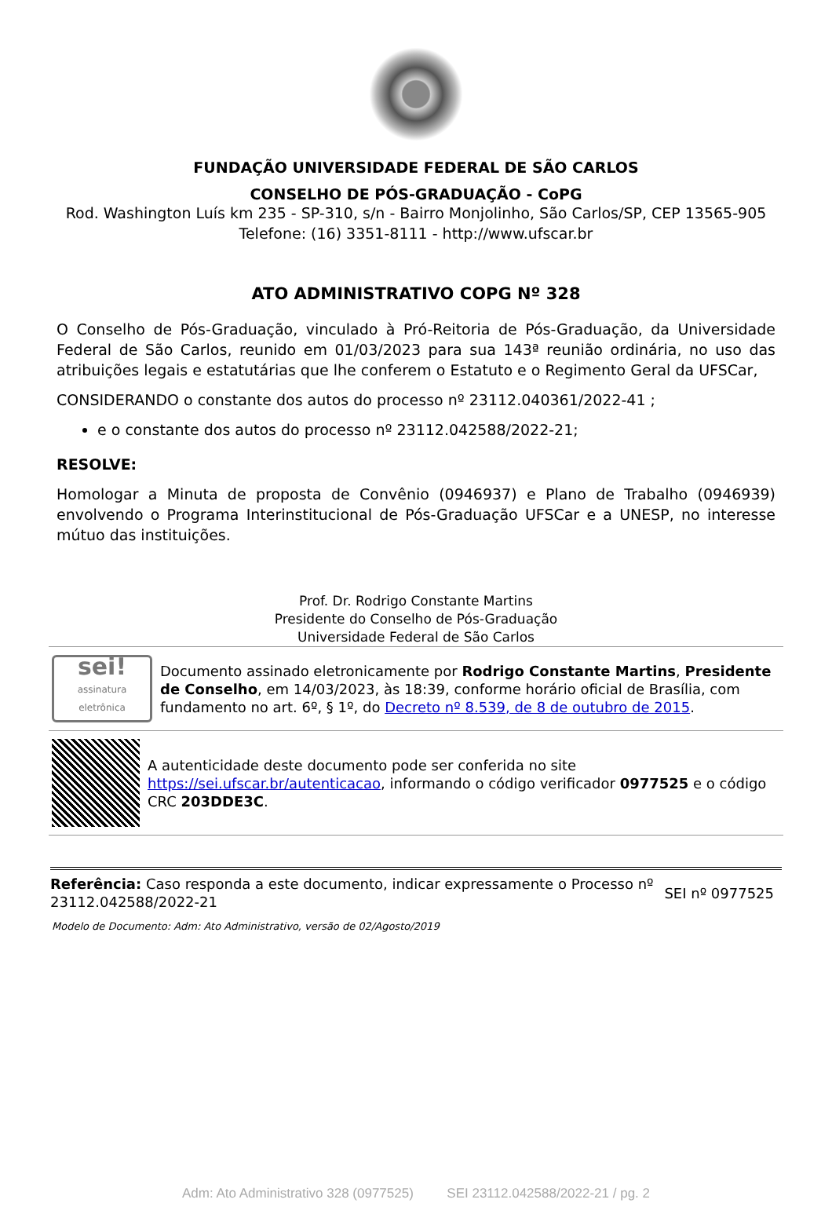FUNDAÇÃO UNIVERSIDADE FEDERAL DE SÃO CARLOS
CONSELHO DE PÓS-GRADUAÇÃO - CoPG
Rod. Washington Luís km 235 - SP-310, s/n - Bairro Monjolinho, São Carlos/SP, CEP 13565-905
Telefone: (16) 3351-8111 - http://www.ufscar.br
ATO ADMINISTRATIVO COPG Nº 328
O Conselho de Pós-Graduação, vinculado à Pró-Reitoria de Pós-Graduação, da Universidade Federal de São Carlos, reunido em 01/03/2023 para sua 143ª reunião ordinária, no uso das atribuições legais e estatutárias que lhe conferem o Estatuto e o Regimento Geral da UFSCar,
CONSIDERANDO o constante dos autos do processo nº 23112.040361/2022-41 ;
e o constante dos autos do processo nº 23112.042588/2022-21;
RESOLVE:
Homologar a Minuta de proposta de Convênio (0946937) e Plano de Trabalho (0946939) envolvendo o Programa Interinstitucional de Pós-Graduação UFSCar e a UNESP, no interesse mútuo das instituições.
Prof. Dr. Rodrigo Constante Martins
Presidente do Conselho de Pós-Graduação
Universidade Federal de São Carlos
sei!
assinatura eletrônica
Documento assinado eletronicamente por Rodrigo Constante Martins, Presidente de Conselho, em 14/03/2023, às 18:39, conforme horário oficial de Brasília, com fundamento no art. 6º, § 1º, do Decreto nº 8.539, de 8 de outubro de 2015.
A autenticidade deste documento pode ser conferida no site https://sei.ufscar.br/autenticacao, informando o código verificador 0977525 e o código CRC 203DDE3C.
Referência: Caso responda a este documento, indicar expressamente o Processo nº 23112.042588/2022-21
SEI nº 0977525
Modelo de Documento: Adm: Ato Administrativo, versão de 02/Agosto/2019
Adm: Ato Administrativo 328 (0977525) SEI 23112.042588/2022-21 / pg. 2